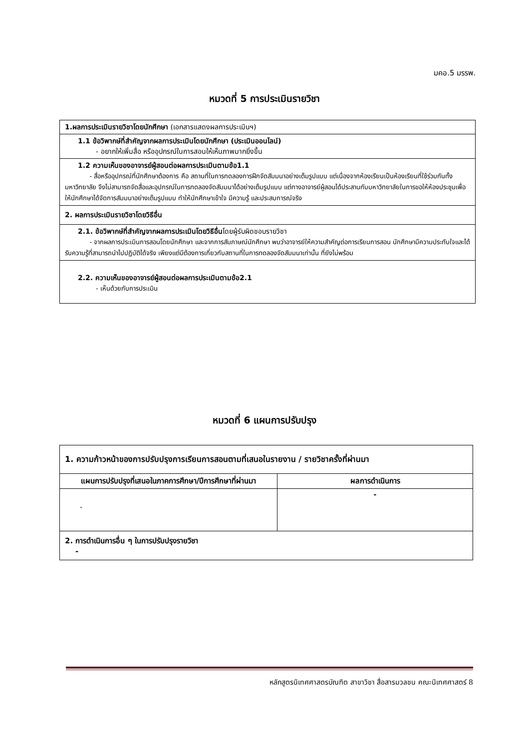มคอ.5 มรรพ.
หมวดที่ 5 การประเมินรายวิชา
| 1.ผลการประเมินรายวิชาโดยนักศึกษา (เอกสารแสดงผลการประเมินฯ) |
| 1.1 ข้อวิพากษ์ที่สำคัญจากผลการประเมินโดยนักศึกษา (ประเมินออนไลน์) - อยากให้เพิ่มสื่อ หรืออุปกรณ์ในการสอนให้เห็นภาพมากยิ่งขึ้น |
| 1.2 ความเห็นของอาจารย์ผู้สอนต่อผลการประเมินตามข้อ1.1 - สื่อหรืออุปกรณ์ที่นักศึกษาต้องการ คือ สถานที่ในการทดลองการฝึกจัดสัมมนาอย่างเต็มรูปแบบ แต่เนื่องจากห้องเรียนเป็นห้องเรียนที่ใช้ร่วมกันทั้งมหาวิทยาลัย จึงไม่สามารถจัดสื่อและอุปกรณ์ในการทดลองจัดสัมมนาได้อย่างเต็มรูปแบบ แต่ทางอาจารย์ผู้สอนได้ประสานกับมหาวิทยาลัยในการขอให้ห้องประชุมเพื่อให้นักศึกษาได้จัดการสัมมนาอย่างเต็มรูปแบบ ทำให้นักศึกษาเข้าใจ มีความรู้ และประสบการณ์จริง |
| 2. ผลการประเมินรายวิชาโดยวิธีอื่น |
| 2.1. ข้อวิพากษ์ที่สำคัญจากผลการประเมินโดยวิธีอื่น โดยผู้รับผิดชอบรายวิชา - จากผลการประเมินการสอนโดยนักศึกษา และจากการสัมภาษณ์นักศึกษา พบว่าอาจารย์ให้ความสำคัญต่อการเรียนการสอน นักศึกษามีความประทับใจและได้รับความรู้ที่สามารถนำไปปฏิบัติได้จริง เพียงแต่มีต้องการเกี่ยวกับสถานที่ในการทดลองจัดสัมมนาเท่านั้น ที่ยังไม่พร้อม |
| 2.2. ความเห็นของอาจารย์ผู้สอนต่อผลการประเมินตามข้อ2.1 - เห็นด้วยกับการประเมิน |
หมวดที่ 6 แผนการปรับปรุง
| 1. ความก้าวหน้าของการปรับปรุงการเรียนการสอนตามที่เสนอในรายงาน / รายวิชาครั้งที่ผ่านมา | |
| แผนการปรับปรุงที่เสนอในภาคการศึกษา/ปีการศึกษาที่ผ่านมา | ผลการดำเนินการ |
| - | - |
| 2. การดำเนินการอื่น ๆ ในการปรับปรุงรายวิชา - | |
หลักสูตรนิเทศศาสตรบัณฑิต สาขาวิชา สื่อสารมวลชน คณะนิเทศศาสตร์ 8